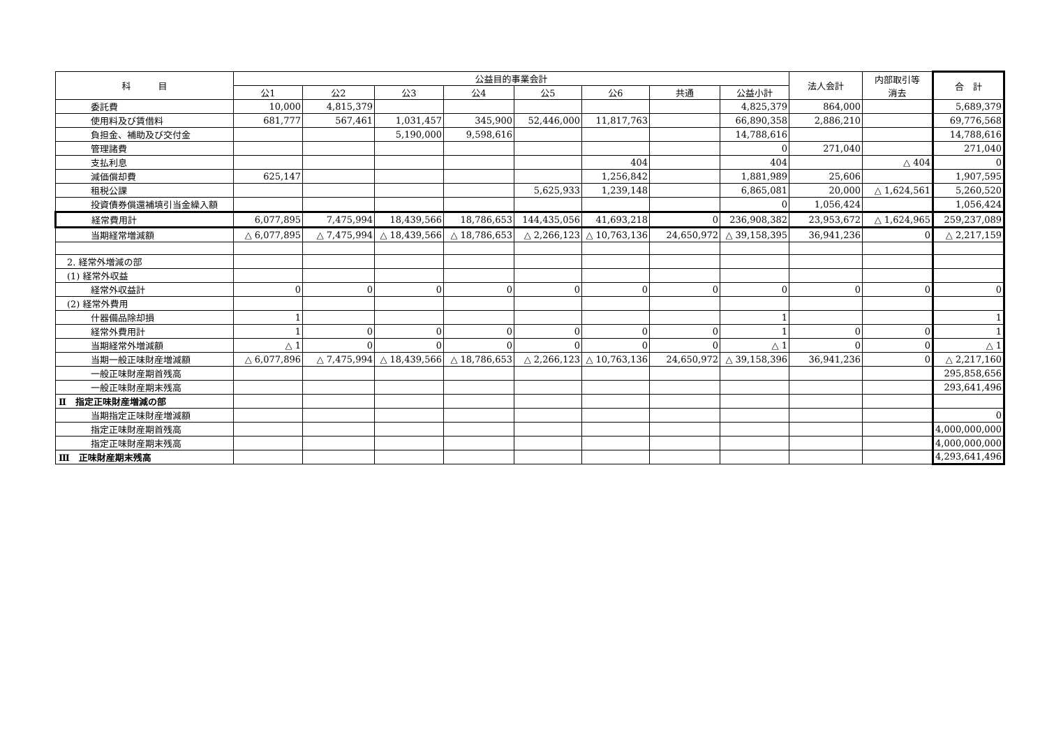| 科 目 | 公益目的事業会計 | | | | | | | | 法人会計 | 内部取引等 消去 | 合 計 |
| --- | --- | --- | --- | --- | --- | --- | --- | --- | --- | --- | --- |
| | 公1 | 公2 | 公3 | 公4 | 公5 | 公6 | 共通 | 公益小計 | | | |
| 委託費 | 10,000 | 4,815,379 | | | | | | 4,825,379 | 864,000 | | 5,689,379 |
| 使用料及び賃借料 | 681,777 | 567,461 | 1,031,457 | 345,900 | 52,446,000 | 11,817,763 | | 66,890,358 | 2,886,210 | | 69,776,568 |
| 負担金、補助及び交付金 | | | 5,190,000 | 9,598,616 | | | | 14,788,616 | | | 14,788,616 |
| 管理諸費 | | | | | | | | 0 | 271,040 | | 271,040 |
| 支払利息 | | | | | | 404 | | 404 | | △ 404 | 0 |
| 減価償却費 | 625,147 | | | | | 1,256,842 | | 1,881,989 | 25,606 | | 1,907,595 |
| 租税公課 | | | | | 5,625,933 | 1,239,148 | | 6,865,081 | 20,000 | △ 1,624,561 | 5,260,520 |
| 投資債券償還補填引当金繰入額 | | | | | | | | 0 | 1,056,424 | | 1,056,424 |
| 経常費用計 | 6,077,895 | 7,475,994 | 18,439,566 | 18,786,653 | 144,435,056 | 41,693,218 | 0 | 236,908,382 | 23,953,672 | △ 1,624,965 | 259,237,089 |
| 当期経常増減額 | △ 6,077,895 | △ 7,475,994 | △ 18,439,566 | △ 18,786,653 | △ 2,266,123 | △ 10,763,136 | 24,650,972 | △ 39,158,395 | 36,941,236 | 0 | △ 2,217,159 |
| 2. 経常外増減の部 | | | | | | | | | | | |
| (1) 経常外収益 | | | | | | | | | | | |
| 経常外収益計 | 0 | 0 | 0 | 0 | 0 | 0 | 0 | 0 | 0 | 0 | 0 |
| (2) 経常外費用 | | | | | | | | | | | |
| 什器備品除却損 | 1 | | | | | | | 1 | | | 1 |
| 経常外費用計 | 1 | 0 | 0 | 0 | 0 | 0 | 0 | 1 | 0 | 0 | 1 |
| 当期経常外増減額 | △ 1 | 0 | 0 | 0 | 0 | 0 | 0 | △ 1 | 0 | 0 | △ 1 |
| 当期一般正味財産増減額 | △ 6,077,896 | △ 7,475,994 | △ 18,439,566 | △ 18,786,653 | △ 2,266,123 | △ 10,763,136 | 24,650,972 | △ 39,158,396 | 36,941,236 | 0 | △ 2,217,160 |
| 一般正味財産期首残高 | | | | | | | | | | | 295,858,656 |
| 一般正味財産期末残高 | | | | | | | | | | | 293,641,496 |
| Ⅱ 指定正味財産増減の部 | | | | | | | | | | | |
| 当期指定正味財産増減額 | | | | | | | | | | | 0 |
| 指定正味財産期首残高 | | | | | | | | | | | 4,000,000,000 |
| 指定正味財産期末残高 | | | | | | | | | | | 4,000,000,000 |
| Ⅲ 正味財産期末残高 | | | | | | | | | | | 4,293,641,496 |